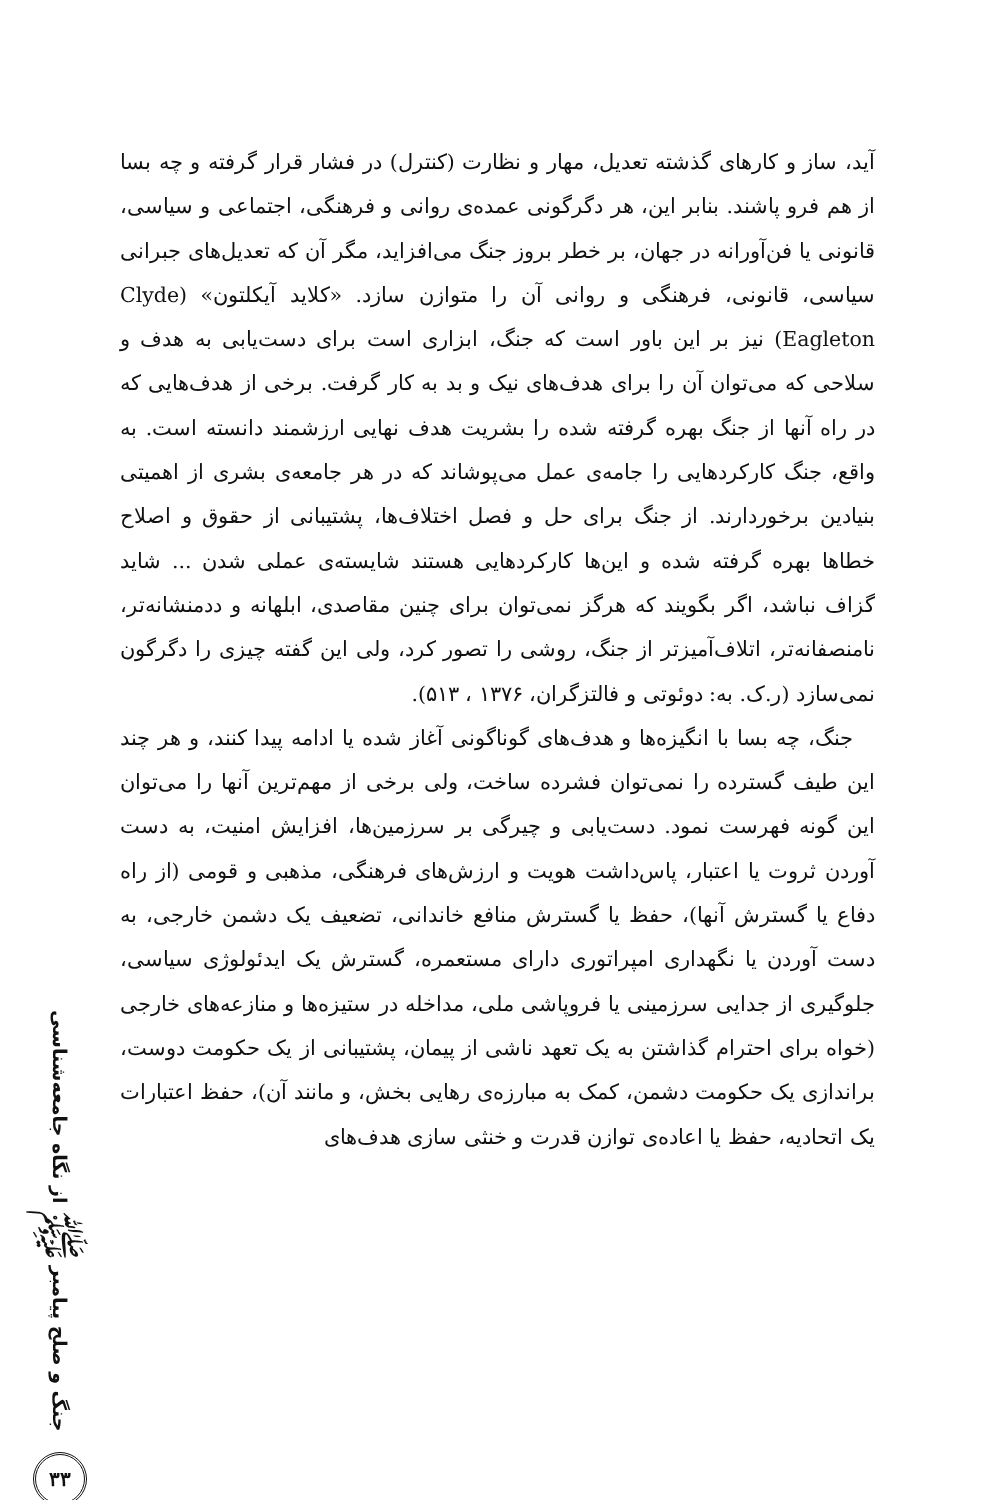جنگ و صلح پیامبر ﷺ از نگاه جامعه‌شناسی
۳۳
آید، ساز و کارهای گذشته تعدیل، مهار و نظارت (کنترل) در فشار قرار گرفته و چه بسا از هم فرو پاشند. بنابر این، هر دگرگونی عمده‌ی روانی و فرهنگی، اجتماعی و سیاسی، قانونی یا فن‌آورانه در جهان، بر خطر بروز جنگ می‌افزاید، مگر آن که تعدیل‌های جبرانی سیاسی، قانونی، فرهنگی و روانی آن را متوازن سازد. «کلاید آیکلتون» (Clyde Eagleton) نیز بر این باور است که جنگ، ابزاری است برای دست‌یابی به هدف و سلاحی که می‌توان آن را برای هدف‌های نیک و بد به کار گرفت. برخی از هدف‌هایی که در راه آنها از جنگ بهره گرفته شده را بشریت هدف نهایی ارزشمند دانسته است. به واقع، جنگ کارکردهایی را جامه‌ی عمل می‌پوشاند که در هر جامعه‌ی بشری از اهمیتی بنیادین برخوردارند. از جنگ برای حل و فصل اختلاف‌ها، پشتیبانی از حقوق و اصلاح خطاها بهره گرفته شده و این‌ها کارکردهایی هستند شایسته‌ی عملی شدن ... شاید گزاف نباشد، اگر بگویند که هرگز نمی‌توان برای چنین مقاصدی، ابلهانه و ددمنشانه‌تر، نامنصفانه‌تر، اتلاف‌آمیزتر از جنگ، روشی را تصور کرد، ولی این گفته چیزی را دگرگون نمی‌سازد (ر.ک. به: دوئوتی و فالتزگران، ۱۳۷۶ ، ۵۱۳).
جنگ، چه بسا با انگیزه‌ها و هدف‌های گوناگونی آغاز شده یا ادامه پیدا کنند، و هر چند این طیف گسترده را نمی‌توان فشرده ساخت، ولی برخی از مهم‌ترین آنها را می‌توان این گونه فهرست نمود. دست‌یابی و چیرگی بر سرزمین‌ها، افزایش امنیت، به دست آوردن ثروت یا اعتبار، پاس‌داشت هویت و ارزش‌های فرهنگی، مذهبی و قومی (از راه دفاع یا گسترش آنها)، حفظ یا گسترش منافع خاندانی، تضعیف یک دشمن خارجی، به دست آوردن یا نگهداری امپراتوری دارای مستعمره، گسترش یک ایدئولوژی سیاسی، جلوگیری از جدایی سرزمینی یا فروپاشی ملی، مداخله در ستیزه‌ها و منازعه‌های خارجی (خواه برای احترام گذاشتن به یک تعهد ناشی از پیمان، پشتیبانی از یک حکومت دوست، براندازی یک حکومت دشمن، کمک به مبارزه‌ی رهایی بخش، و مانند آن)، حفظ اعتبارات یک اتحادیه، حفظ یا اعاده‌ی توازن قدرت و خنثی سازی هدف‌های